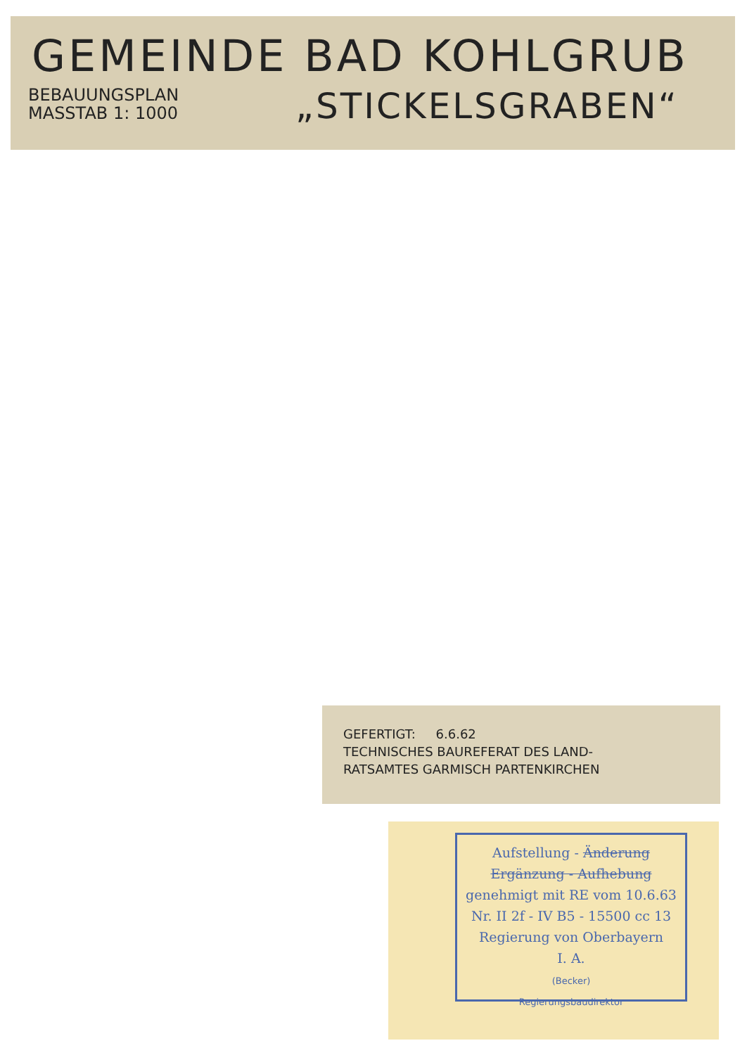GEMEINDE BAD KOHLGRUB
BEBAUUNGSPLAN
MASSTAB 1: 1000
„STICKELSGRABEN“
GEFERTIGT: 6.6.62
TECHNISCHES BAUREFERAT DES LAND-
RATSAMTES GARMISCH PARTENKIRCHEN
Aufstellung - Änderung
Ergänzung - Aufhebung
genehmigt mit RE vom 10.6.63
Nr. II 2f - IV B5 - 15500 cc 13
Regierung von Oberbayern
I. A.
(Becker)
Regierungsbaudirektor